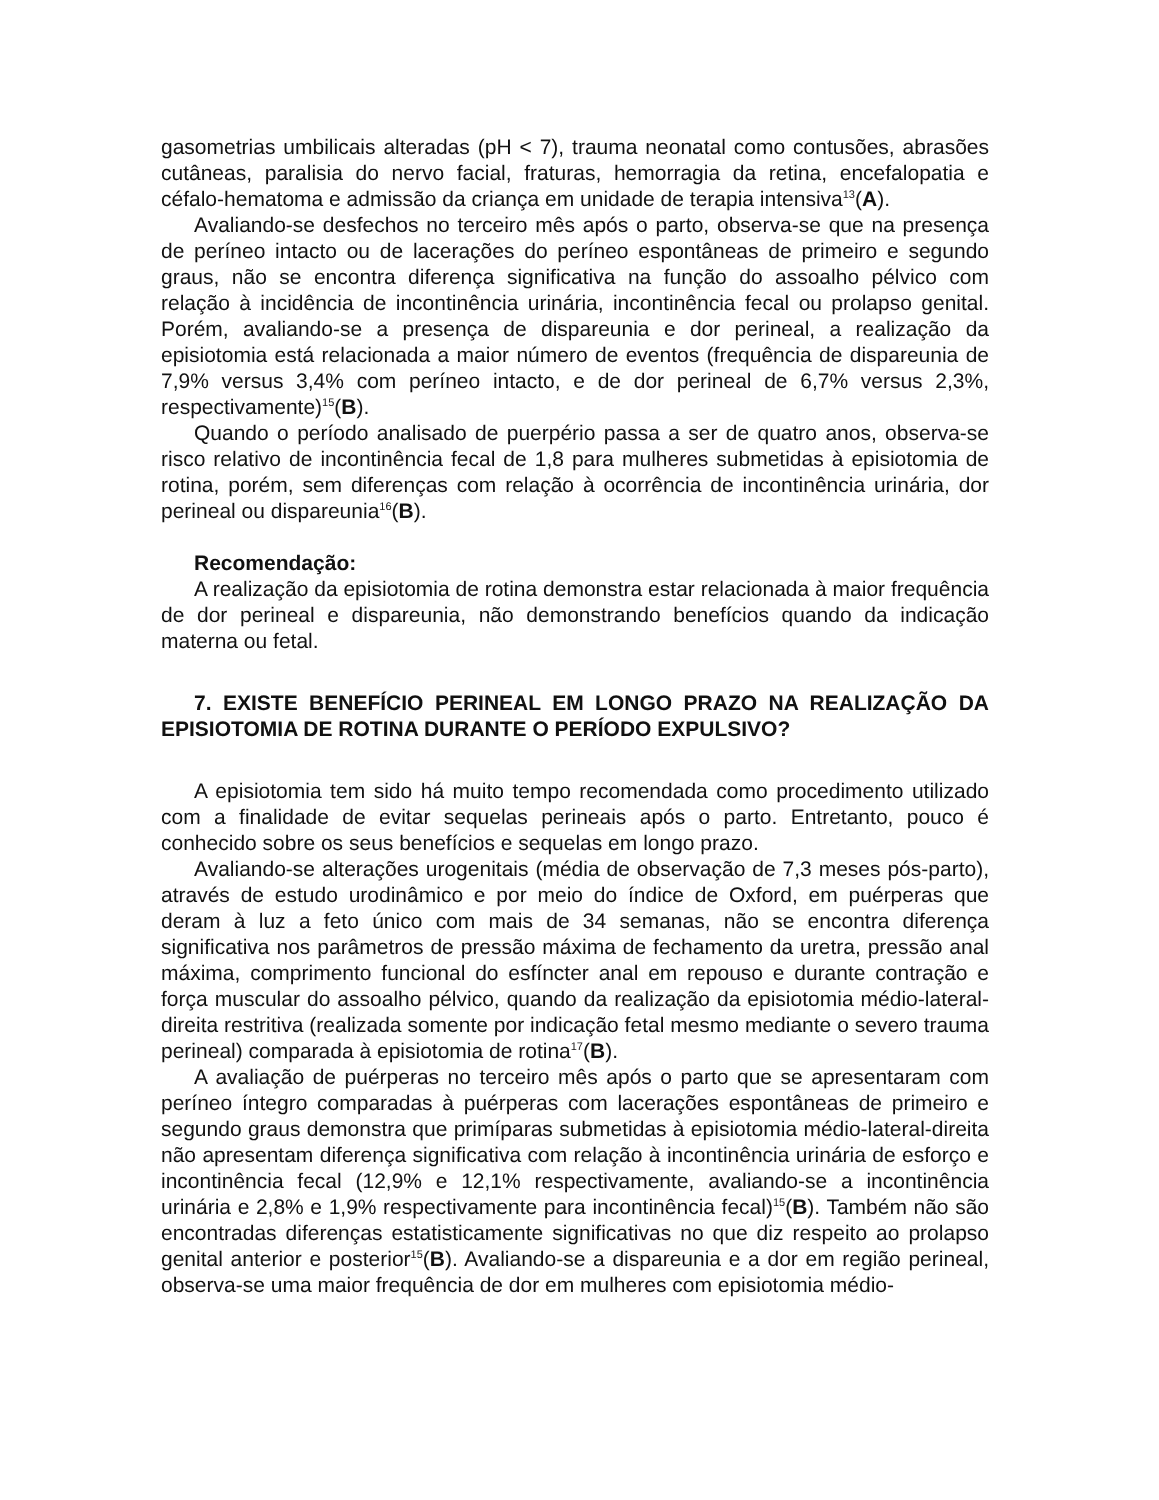gasometrias umbilicais alteradas (pH < 7), trauma neonatal como contusões, abrasões cutâneas, paralisia do nervo facial, fraturas, hemorragia da retina, encefalopatia e céfalo-hematoma e admissão da criança em unidade de terapia intensiva<sup>13</sup>(A).
Avaliando-se desfechos no terceiro mês após o parto, observa-se que na presença de períneo intacto ou de lacerações do períneo espontâneas de primeiro e segundo graus, não se encontra diferença significativa na função do assoalho pélvico com relação à incidência de incontinência urinária, incontinência fecal ou prolapso genital. Porém, avaliando-se a presença de dispareunia e dor perineal, a realização da episiotomia está relacionada a maior número de eventos (frequência de dispareunia de 7,9% versus 3,4% com períneo intacto, e de dor perineal de 6,7% versus 2,3%, respectivamente)<sup>15</sup>(B).
Quando o período analisado de puerpério passa a ser de quatro anos, observa-se risco relativo de incontinência fecal de 1,8 para mulheres submetidas à episiotomia de rotina, porém, sem diferenças com relação à ocorrência de incontinência urinária, dor perineal ou dispareunia<sup>16</sup>(B).
Recomendação:
A realização da episiotomia de rotina demonstra estar relacionada à maior frequência de dor perineal e dispareunia, não demonstrando benefícios quando da indicação materna ou fetal.
7. EXISTE BENEFÍCIO PERINEAL EM LONGO PRAZO NA REALIZAÇÃO DA EPISIOTOMIA DE ROTINA DURANTE O PERÍODO EXPULSIVO?
A episiotomia tem sido há muito tempo recomendada como procedimento utilizado com a finalidade de evitar sequelas perineais após o parto. Entretanto, pouco é conhecido sobre os seus benefícios e sequelas em longo prazo.
Avaliando-se alterações urogenitais (média de observação de 7,3 meses pós-parto), através de estudo urodinâmico e por meio do índice de Oxford, em puérperas que deram à luz a feto único com mais de 34 semanas, não se encontra diferença significativa nos parâmetros de pressão máxima de fechamento da uretra, pressão anal máxima, comprimento funcional do esfíncter anal em repouso e durante contração e força muscular do assoalho pélvico, quando da realização da episiotomia médio-lateral-direita restritiva (realizada somente por indicação fetal mesmo mediante o severo trauma perineal) comparada à episiotomia de rotina<sup>17</sup>(B).
A avaliação de puérperas no terceiro mês após o parto que se apresentaram com períneo íntegro comparadas à puérperas com lacerações espontâneas de primeiro e segundo graus demonstra que primíparas submetidas à episiotomia médio-lateral-direita não apresentam diferença significativa com relação à incontinência urinária de esforço e incontinência fecal (12,9% e 12,1% respectivamente, avaliando-se a incontinência urinária e 2,8% e 1,9% respectivamente para incontinência fecal)<sup>15</sup>(B). Também não são encontradas diferenças estatisticamente significativas no que diz respeito ao prolapso genital anterior e posterior<sup>15</sup>(B). Avaliando-se a dispareunia e a dor em região perineal, observa-se uma maior frequência de dor em mulheres com episiotomia médio-